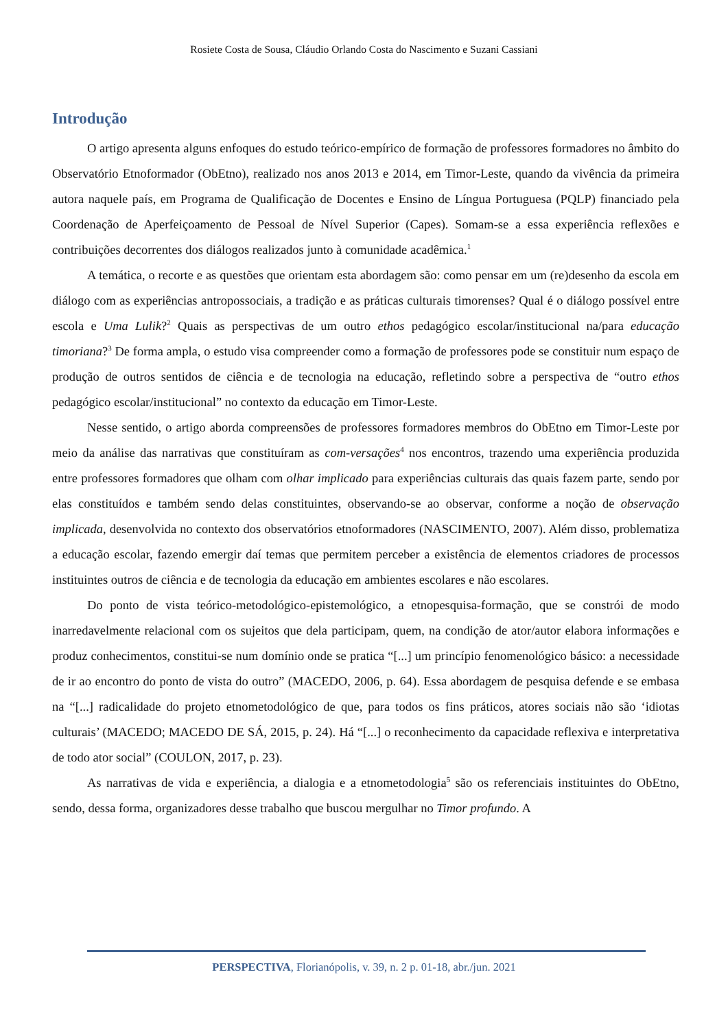Rosiete Costa de Sousa, Cláudio Orlando Costa do Nascimento e Suzani Cassiani
Introdução
O artigo apresenta alguns enfoques do estudo teórico-empírico de formação de professores formadores no âmbito do Observatório Etnoformador (ObEtno), realizado nos anos 2013 e 2014, em Timor-Leste, quando da vivência da primeira autora naquele país, em Programa de Qualificação de Docentes e Ensino de Língua Portuguesa (PQLP) financiado pela Coordenação de Aperfeiçoamento de Pessoal de Nível Superior (Capes). Somam-se a essa experiência reflexões e contribuições decorrentes dos diálogos realizados junto à comunidade acadêmica.<sup>1</sup>
A temática, o recorte e as questões que orientam esta abordagem são: como pensar em um (re)desenho da escola em diálogo com as experiências antropossociais, a tradição e as práticas culturais timorenses? Qual é o diálogo possível entre escola e Uma Lulik?<sup>2</sup> Quais as perspectivas de um outro ethos pedagógico escolar/institucional na/para educação timoriana?<sup>3</sup> De forma ampla, o estudo visa compreender como a formação de professores pode se constituir num espaço de produção de outros sentidos de ciência e de tecnologia na educação, refletindo sobre a perspectiva de “outro ethos pedagógico escolar/institucional” no contexto da educação em Timor-Leste.
Nesse sentido, o artigo aborda compreensões de professores formadores membros do ObEtno em Timor-Leste por meio da análise das narrativas que constituíram as com-versações<sup>4</sup> nos encontros, trazendo uma experiência produzida entre professores formadores que olham com olhar implicado para experiências culturais das quais fazem parte, sendo por elas constituídos e também sendo delas constituintes, observando-se ao observar, conforme a noção de observação implicada, desenvolvida no contexto dos observatórios etnoformadores (NASCIMENTO, 2007). Além disso, problematiza a educação escolar, fazendo emergir daí temas que permitem perceber a existência de elementos criadores de processos instituintes outros de ciência e de tecnologia da educação em ambientes escolares e não escolares.
Do ponto de vista teórico-metodológico-epistemológico, a etnopesquisa-formação, que se constrói de modo inarredavelmente relacional com os sujeitos que dela participam, quem, na condição de ator/autor elabora informações e produz conhecimentos, constitui-se num domínio onde se pratica “[...] um princípio fenomenológico básico: a necessidade de ir ao encontro do ponto de vista do outro” (MACEDO, 2006, p. 64). Essa abordagem de pesquisa defende e se embasa na “[...] radicalidade do projeto etnometodológico de que, para todos os fins práticos, atores sociais não são ‘idiotas culturais’ (MACEDO; MACEDO DE SÁ, 2015, p. 24). Há “[...] o reconhecimento da capacidade reflexiva e interpretativa de todo ator social” (COULON, 2017, p. 23).
As narrativas de vida e experiência, a dialogia e a etnometodologia<sup>5</sup> são os referenciais instituintes do ObEtno, sendo, dessa forma, organizadores desse trabalho que buscou mergulhar no Timor profundo. A
PERSPECTIVA, Florianópolis, v. 39, n. 2 p. 01-18, abr./jun. 2021